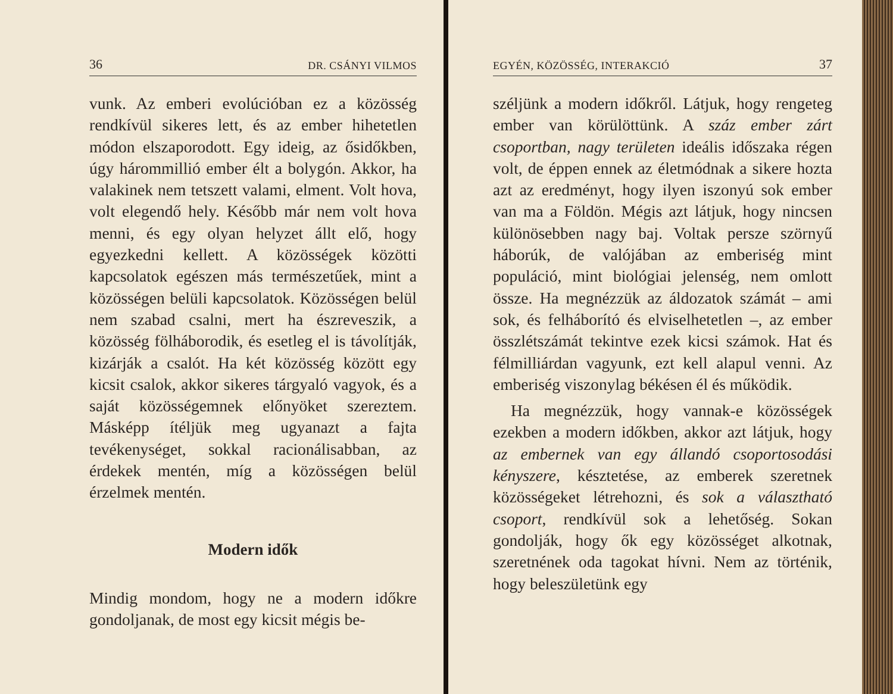36 DR. CSÁNYI VILMOS
vunk. Az emberi evolúcióban ez a közösség rendkívül sikeres lett, és az ember hihetetlen módon elszaporodott. Egy ideig, az ősidőkben, úgy hárommillió ember élt a bolygón. Akkor, ha valakinek nem tetszett valami, elment. Volt hova, volt elegendő hely. Később már nem volt hova menni, és egy olyan helyzet állt elő, hogy egyezkedni kellett. A közösségek közötti kapcsolatok egészen más természetűek, mint a közösségen belüli kapcsolatok. Közösségen belül nem szabad csalni, mert ha észreveszik, a közösség fölháborodik, és esetleg el is távolítják, kizárják a csalót. Ha két közösség között egy kicsit csalok, akkor sikeres tárgyaló vagyok, és a saját közösségemnek előnyöket szereztem. Másképp ítéljük meg ugyanazt a fajta tevékenységet, sokkal racionálisabban, az érdekek mentén, míg a közösségen belül érzelmek mentén.
Modern idők
Mindig mondom, hogy ne a modern időkre gondoljanak, de most egy kicsit mégis be-
EGYÉN, KÖZÖSSÉG, INTERAKCIÓ 37
széljünk a modern időkről. Látjuk, hogy rengeteg ember van körülöttünk. A száz ember zárt csoportban, nagy területen ideális időszaka régen volt, de éppen ennek az életmódnak a sikere hozta azt az eredményt, hogy ilyen iszonyú sok ember van ma a Földön. Mégis azt látjuk, hogy nincsen különösebben nagy baj. Voltak persze szörnyű háborúk, de valójában az emberiség mint populáció, mint biológiai jelenség, nem omlott össze. Ha megnézzük az áldozatok számát – ami sok, és felháborító és elviselhetetlen –, az ember összlétszámát tekintve ezek kicsi számok. Hat és félmilliárdan vagyunk, ezt kell alapul venni. Az emberiség viszonylag békésen él és működik.
Ha megnézzük, hogy vannak-e közösségek ezekben a modern időkben, akkor azt látjuk, hogy az embernek van egy állandó csoportosodási kényszere, késztetése, az emberek szeretnek közösségeket létrehozni, és sok a választható csoport, rendkívül sok a lehetőség. Sokan gondolják, hogy ők egy közösséget alkotnak, szeretnének oda tagokat hívni. Nem az történik, hogy beleszületünk egy